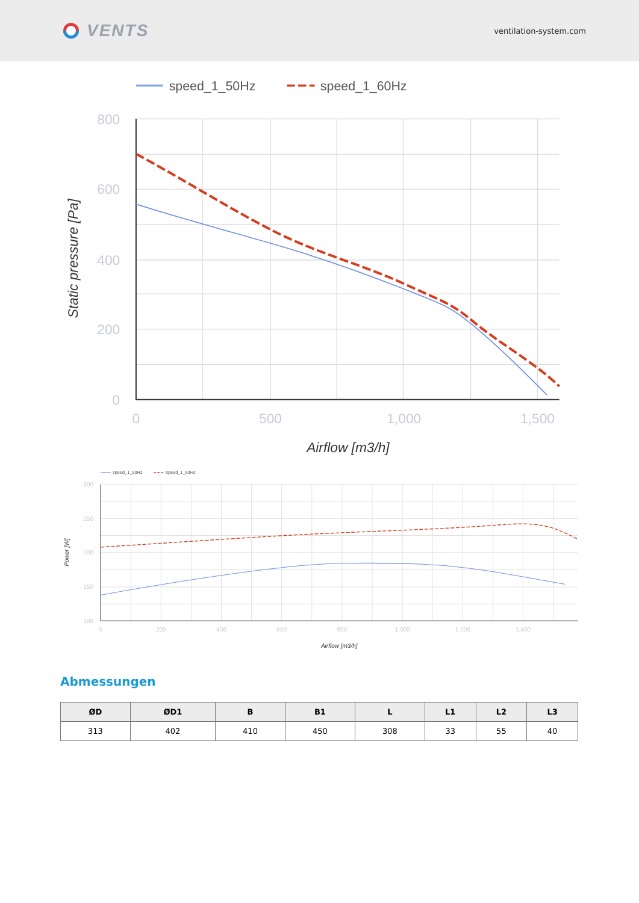VENTS
ventilation-system.com
speed_1_50Hz
speed_1_60Hz
800
600
400
200
0
0
500
1,000
1,500
Airflow [m3/h]
Static pressure [Pa]
speed_1_50Hz
speed_1_60Hz
300
250
200
150
100
0
200
400
600
800
1,000
1,200
1,400
Airflow [m3/h]
Power [W]
Abmessungen
| ØD | ØD1 | B | B1 | L | L1 | L2 | L3 |
| --- | --- | --- | --- | --- | --- | --- | --- |
| 313 | 402 | 410 | 450 | 308 | 33 | 55 | 40 |